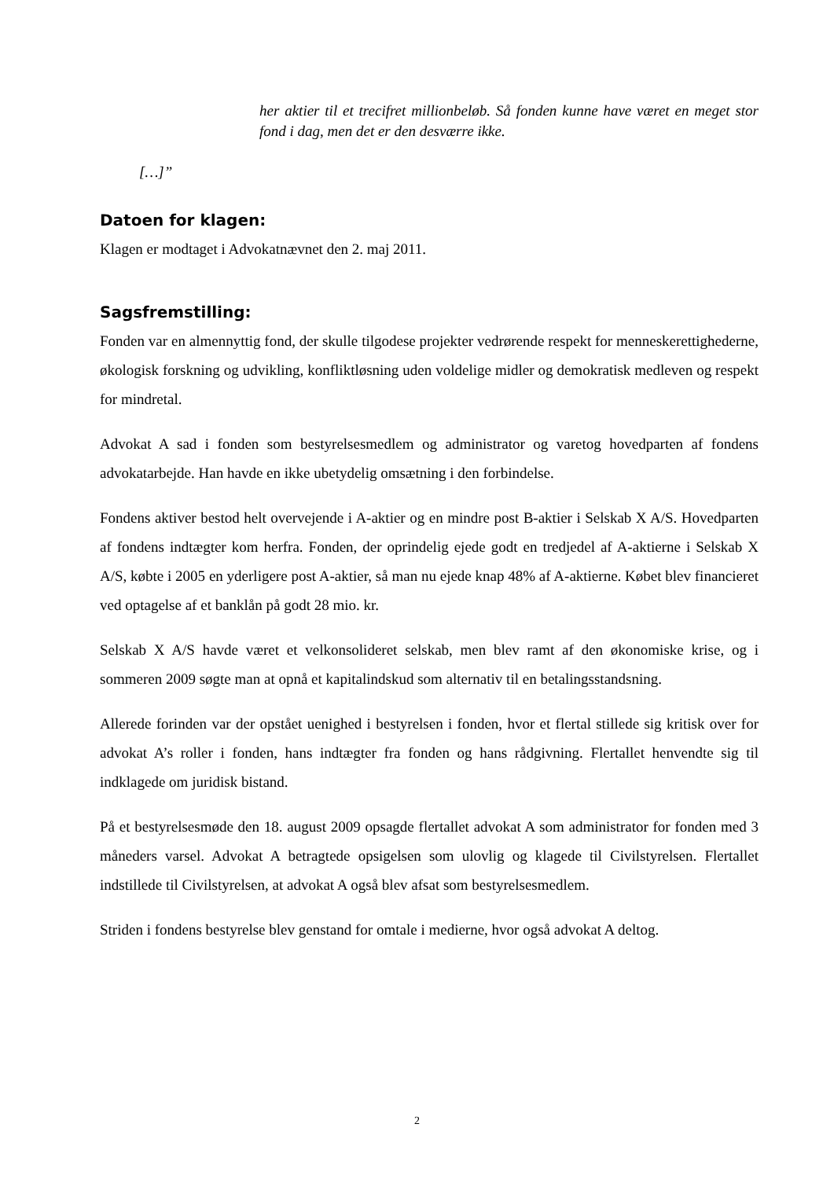her aktier til et trecifret millionbeløb. Så fonden kunne have været en meget stor fond i dag, men det er den desværre ikke.
[…]”
Datoen for klagen:
Klagen er modtaget i Advokatnævnet den 2. maj 2011.
Sagsfremstilling:
Fonden var en almennyttig fond, der skulle tilgodese projekter vedrørende respekt for menneskerettighederne, økologisk forskning og udvikling, konfliktløsning uden voldelige midler og demokratisk medleven og respekt for mindretal.
Advokat A sad i fonden som bestyrelsesmedlem og administrator og varetog hovedparten af fondens advokatarbejde. Han havde en ikke ubetydelig omsætning i den forbindelse.
Fondens aktiver bestod helt overvejende i A-aktier og en mindre post B-aktier i Selskab X A/S. Hovedparten af fondens indtægter kom herfra. Fonden, der oprindelig ejede godt en tredjedel af A-aktierne i Selskab X A/S, købte i 2005 en yderligere post A-aktier, så man nu ejede knap 48% af A-aktierne. Købet blev financieret ved optagelse af et banklån på godt 28 mio. kr.
Selskab X A/S havde været et velkonsolideret selskab, men blev ramt af den økonomiske krise, og i sommeren 2009 søgte man at opnå et kapitalindskud som alternativ til en betalingsstandsning.
Allerede forinden var der opstået uenighed i bestyrelsen i fonden, hvor et flertal stillede sig kritisk over for advokat A’s roller i fonden, hans indtægter fra fonden og hans rådgivning. Flertallet henvendte sig til indklagede om juridisk bistand.
På et bestyrelsesmøde den 18. august 2009 opsagde flertallet advokat A som administrator for fonden med 3 måneders varsel. Advokat A betragtede opsigelsen som ulovlig og klagede til Civilstyrelsen. Flertallet indstillede til Civilstyrelsen, at advokat A også blev afsat som bestyrelsesmedlem.
Striden i fondens bestyrelse blev genstand for omtale i medierne, hvor også advokat A deltog.
2